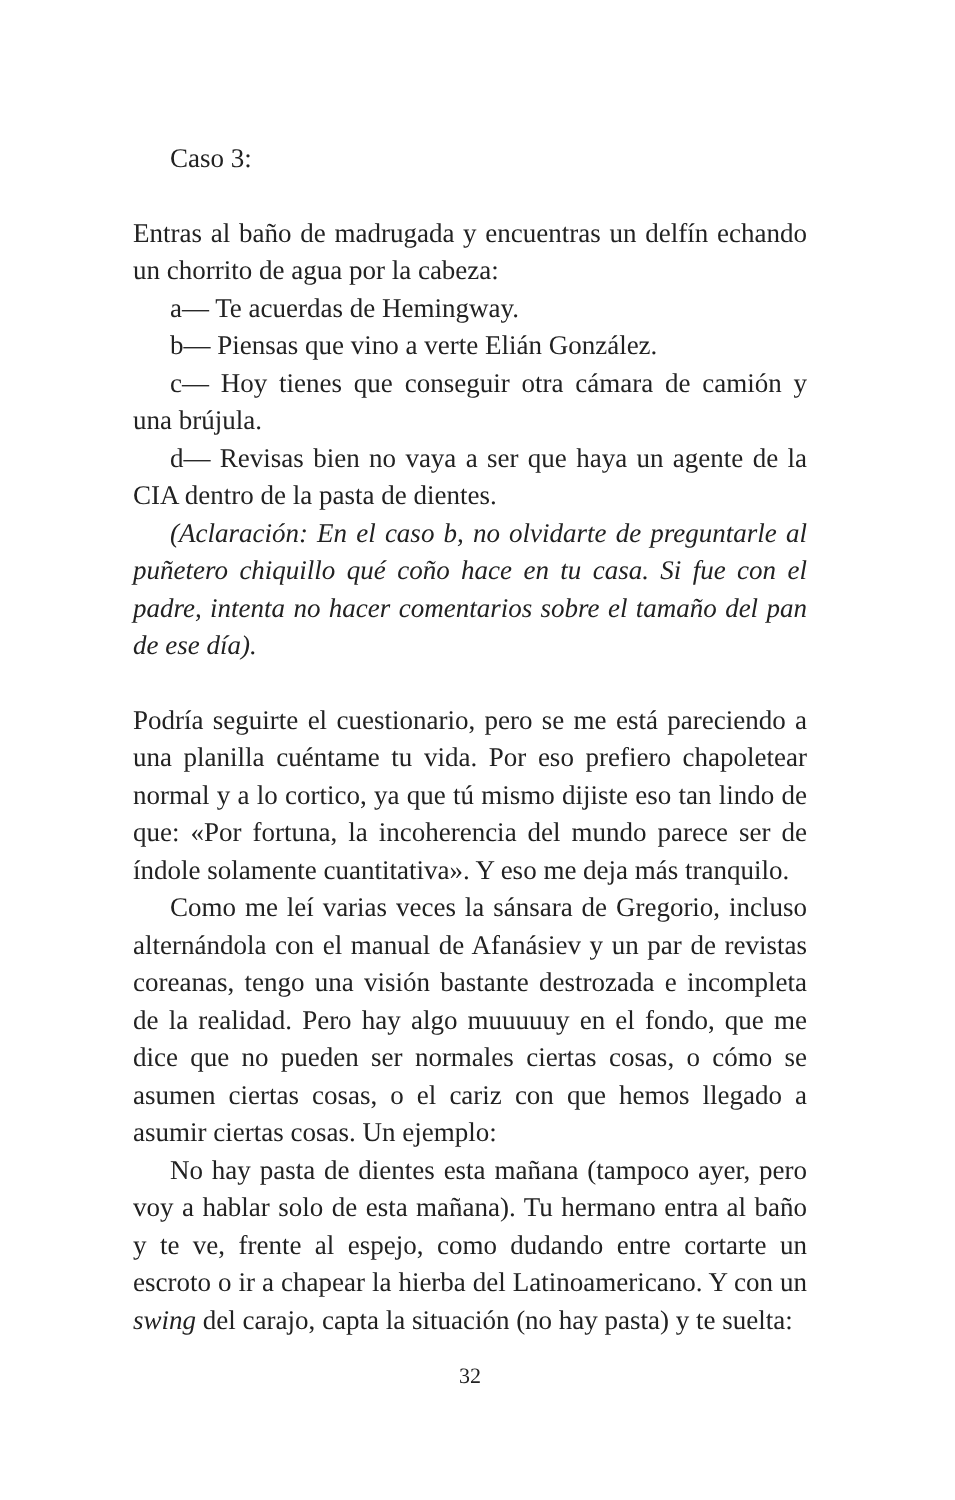Caso 3:
Entras al baño de madrugada y encuentras un delfín echando un chorrito de agua por la cabeza:
a— Te acuerdas de Hemingway.
b— Piensas que vino a verte Elián González.
c— Hoy tienes que conseguir otra cámara de camión y una brújula.
d— Revisas bien no vaya a ser que haya un agente de la CIA dentro de la pasta de dientes.
(Aclaración: En el caso b, no olvidarte de preguntarle al puñetero chiquillo qué coño hace en tu casa. Si fue con el padre, intenta no hacer comentarios sobre el tamaño del pan de ese día).
Podría seguirte el cuestionario, pero se me está pareciendo a una planilla cuéntame tu vida. Por eso prefiero chapoletear normal y a lo cortico, ya que tú mismo dijiste eso tan lindo de que: «Por fortuna, la incoherencia del mundo parece ser de índole solamente cuantitativa». Y eso me deja más tranquilo.
Como me leí varias veces la sánsara de Gregorio, incluso alternándola con el manual de Afanásiev y un par de revistas coreanas, tengo una visión bastante destrozada e incompleta de la realidad. Pero hay algo muuuuuy en el fondo, que me dice que no pueden ser normales ciertas cosas, o cómo se asumen ciertas cosas, o el cariz con que hemos llegado a asumir ciertas cosas. Un ejemplo:
No hay pasta de dientes esta mañana (tampoco ayer, pero voy a hablar solo de esta mañana). Tu hermano entra al baño y te ve, frente al espejo, como dudando entre cortarte un escroto o ir a chapear la hierba del Latinoamericano. Y con un swing del carajo, capta la situación (no hay pasta) y te suelta:
32